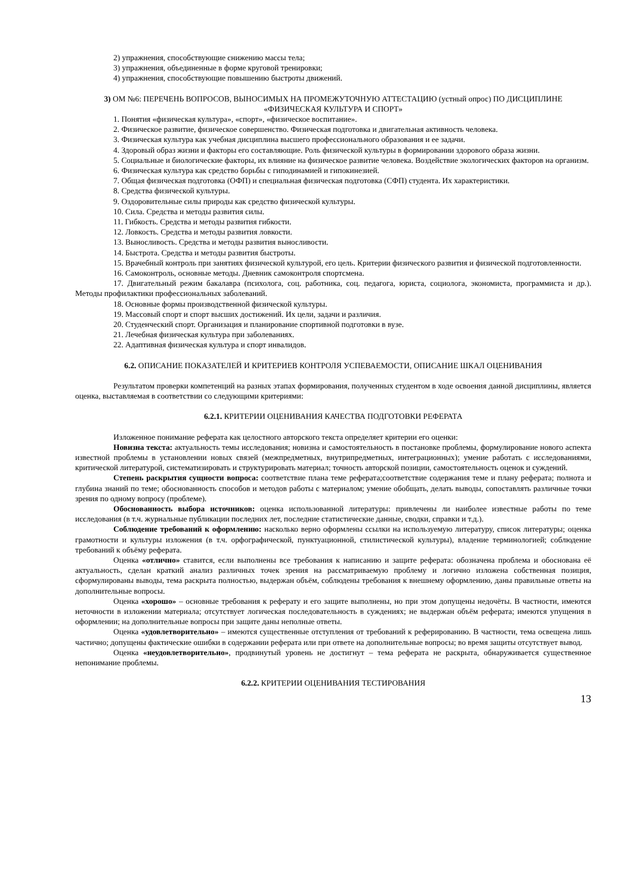2) упражнения, способствующие снижению массы тела;
3) упражнения, объединенные в форме круговой тренировки;
4) упражнения, способствующие повышению быстроты движений.
3) ОМ №6: ПЕРЕЧЕНЬ ВОПРОСОВ, ВЫНОСИМЫХ НА ПРОМЕЖУТОЧНУЮ АТТЕСТАЦИЮ (устный опрос) ПО ДИСЦИПЛИНЕ «ФИЗИЧЕСКАЯ КУЛЬТУРА И СПОРТ»
1. Понятия «физическая культура», «спорт», «физическое воспитание».
2. Физическое развитие, физическое совершенство. Физическая подготовка и двигательная активность человека.
3. Физическая культура как учебная дисциплина высшего профессионального образования и ее задачи.
4. Здоровый образ жизни и факторы его составляющие. Роль физической культуры в формировании здорового образа жизни.
5. Социальные и биологические факторы, их влияние на физическое развитие человека. Воздействие экологических факторов на организм.
6. Физическая культура как средство борьбы с гиподинамией и гипокинезией.
7. Общая физическая подготовка (ОФП) и специальная физическая подготовка (СФП) студента. Их характеристики.
8. Средства физической культуры.
9. Оздоровительные силы природы как средство физической культуры.
10. Сила. Средства и методы развития силы.
11. Гибкость. Средства и методы развития гибкости.
12. Ловкость. Средства и методы развития ловкости.
13. Выносливость. Средства и методы развития выносливости.
14. Быстрота. Средства и методы развития быстроты.
15. Врачебный контроль при занятиях физической культурой, его цель. Критерии физического развития и физической подготовленности.
16. Самоконтроль, основные методы. Дневник самоконтроля спортсмена.
17. Двигательный режим бакалавра (психолога, соц. работника, соц. педагога, юриста, социолога, экономиста, программиста и др.). Методы профилактики профессиональных заболеваний.
18. Основные формы производственной физической культуры.
19. Массовый спорт и спорт высших достижений. Их цели, задачи и различия.
20. Студенческий спорт. Организация и планирование спортивной подготовки в вузе.
21. Лечебная физическая культура при заболеваниях.
22. Адаптивная физическая культура и спорт инвалидов.
6.2. ОПИСАНИЕ ПОКАЗАТЕЛЕЙ И КРИТЕРИЕВ КОНТРОЛЯ УСПЕВАЕМОСТИ, ОПИСАНИЕ ШКАЛ ОЦЕНИВАНИЯ
Результатом проверки компетенций на разных этапах формирования, полученных студентом в ходе освоения данной дисциплины, является оценка, выставляемая в соответствии со следующими критериями:
6.2.1. КРИТЕРИИ ОЦЕНИВАНИЯ КАЧЕСТВА ПОДГОТОВКИ РЕФЕРАТА
Изложенное понимание реферата как целостного авторского текста определяет критерии его оценки:
Новизна текста: актуальность темы исследования; новизна и самостоятельность в постановке проблемы, формулирование нового аспекта известной проблемы в установлении новых связей (межпредметных, внутрипредметных, интеграционных); умение работать с исследованиями, критической литературой, систематизировать и структурировать материал; точность авторской позиции, самостоятельность оценок и суждений.
Степень раскрытия сущности вопроса: соответствие плана теме реферата;соответствие содержания теме и плану реферата; полнота и глубина знаний по теме; обоснованность способов и методов работы с материалом; умение обобщать, делать выводы, сопоставлять различные точки зрения по одному вопросу (проблеме).
Обоснованность выбора источников: оценка использованной литературы: привлечены ли наиболее известные работы по теме исследования (в т.ч. журнальные публикации последних лет, последние статистические данные, сводки, справки и т.д.).
Соблюдение требований к оформлению: насколько верно оформлены ссылки на используемую литературу, список литературы; оценка грамотности и культуры изложения (в т.ч. орфографической, пунктуационной, стилистической культуры), владение терминологией; соблюдение требований к объёму реферата.
Оценка «отлично» ставится, если выполнены все требования к написанию и защите реферата: обозначена проблема и обоснована её актуальность, сделан краткий анализ различных точек зрения на рассматриваемую проблему и логично изложена собственная позиция, сформулированы выводы, тема раскрыта полностью, выдержан объём, соблюдены требования к внешнему оформлению, даны правильные ответы на дополнительные вопросы.
Оценка «хорошо» – основные требования к реферату и его защите выполнены, но при этом допущены недочёты. В частности, имеются неточности в изложении материала; отсутствует логическая последовательность в суждениях; не выдержан объём реферата; имеются упущения в оформлении; на дополнительные вопросы при защите даны неполные ответы.
Оценка «удовлетворительно» – имеются существенные отступления от требований к реферированию. В частности, тема освещена лишь частично; допущены фактические ошибки в содержании реферата или при ответе на дополнительные вопросы; во время защиты отсутствует вывод.
Оценка «неудовлетворительно», продвинутый уровень не достигнут – тема реферата не раскрыта, обнаруживается существенное непонимание проблемы.
6.2.2. КРИТЕРИИ ОЦЕНИВАНИЯ ТЕСТИРОВАНИЯ
13